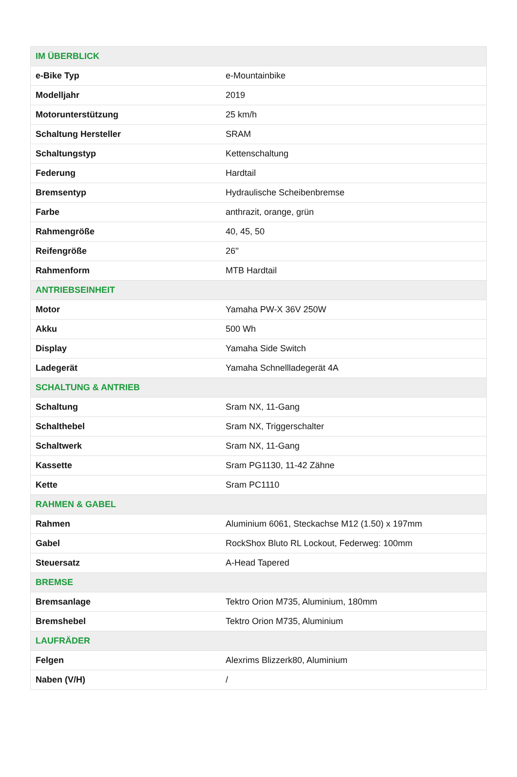| IM ÜBERBLICK | |
| --- | --- |
| e-Bike Typ | e-Mountainbike |
| Modelljahr | 2019 |
| Motorunterstützung | 25 km/h |
| Schaltung Hersteller | SRAM |
| Schaltungstyp | Kettenschaltung |
| Federung | Hardtail |
| Bremsentyp | Hydraulische Scheibenbremse |
| Farbe | anthrazit, orange, grün |
| Rahmengröße | 40, 45, 50 |
| Reifengröße | 26'' |
| Rahmenform | MTB Hardtail |
| ANTRIEBSEINHEIT | |
| Motor | Yamaha PW-X 36V 250W |
| Akku | 500 Wh |
| Display | Yamaha Side Switch |
| Ladegerät | Yamaha Schnellladegerät 4A |
| SCHALTUNG & ANTRIEB | |
| Schaltung | Sram NX, 11-Gang |
| Schalthebel | Sram NX, Triggerschalter |
| Schaltwerk | Sram NX, 11-Gang |
| Kassette | Sram PG1130, 11-42 Zähne |
| Kette | Sram PC1110 |
| RAHMEN & GABEL | |
| Rahmen | Aluminium 6061, Steckachse M12 (1.50) x 197mm |
| Gabel | RockShox Bluto RL Lockout, Federweg: 100mm |
| Steuersatz | A-Head Tapered |
| BREMSE | |
| Bremsanlage | Tektro Orion M735, Aluminium, 180mm |
| Bremshebel | Tektro Orion M735, Aluminium |
| LAUFRÄDER | |
| Felgen | Alexrims Blizzerk80, Aluminium |
| Naben (V/H) | / |